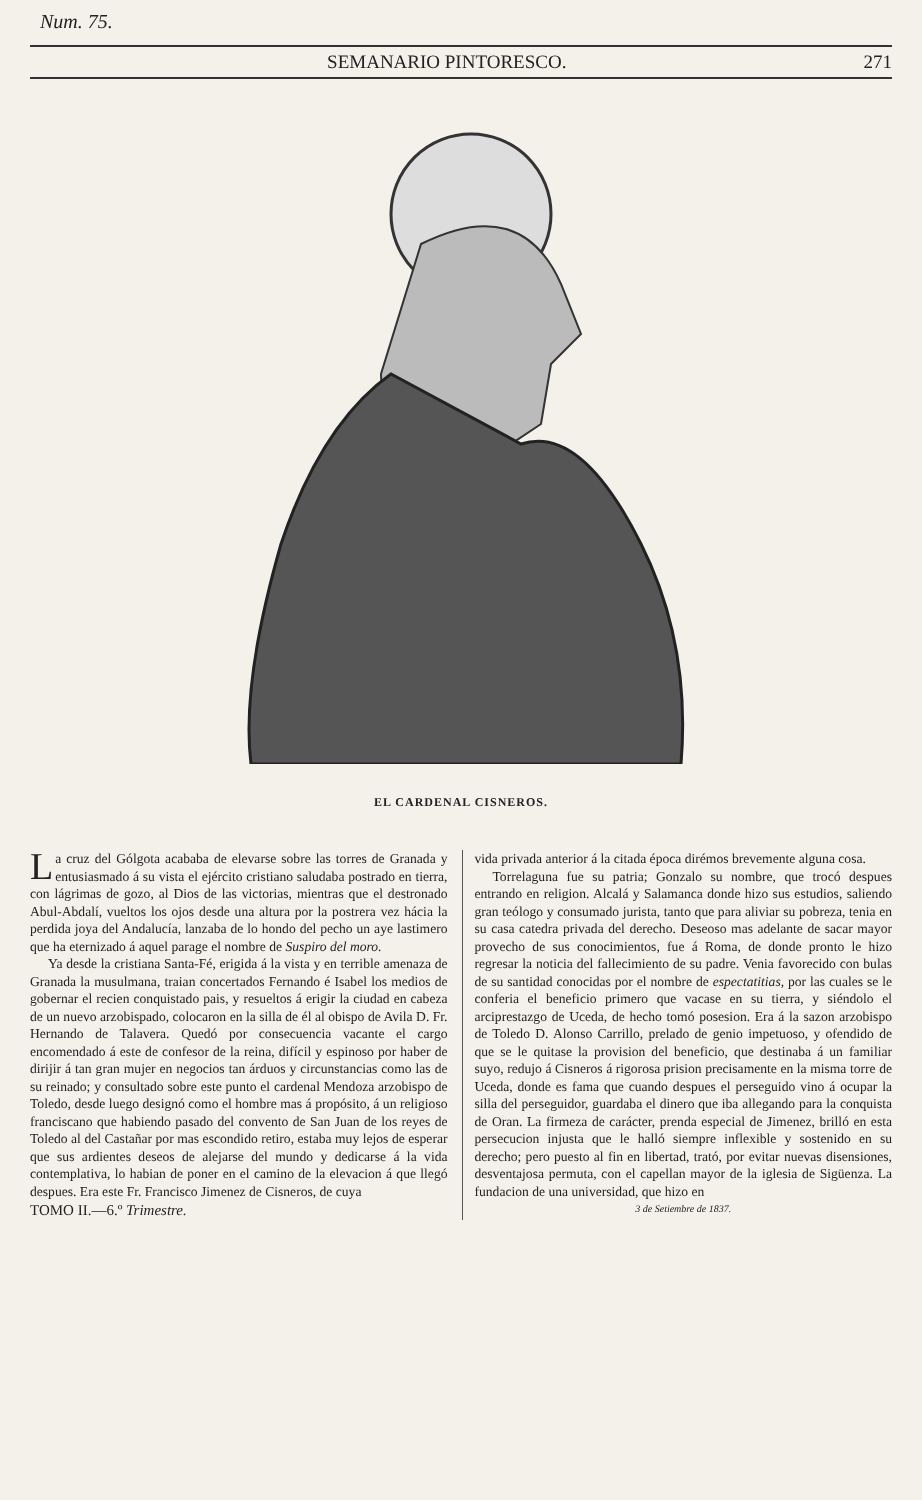Num. 75.
SEMANARIO PINTORESCO. 271
EL CARDENAL CISNEROS.
La cruz del Gólgota acababa de elevarse sobre las torres de Granada y entusiasmado á su vista el ejército cristiano saludaba postrado en tierra, con lágrimas de gozo, al Dios de las victorias, mientras que el destronado Abul-Abdalí, vueltos los ojos desde una altura por la postrera vez hácia la perdida joya del Andalucía, lanzaba de lo hondo del pecho un aye lastimero que ha eternizado á aquel parage el nombre de Suspiro del moro.
Ya desde la cristiana Santa-Fé, erigida á la vista y en terrible amenaza de Granada la musulmana, traian concertados Fernando é Isabel los medios de gobernar el recien conquistado pais, y resueltos á erigir la ciudad en cabeza de un nuevo arzobispado, colocaron en la silla de él al obispo de Avila D. Fr. Hernando de Talavera. Quedó por consecuencia vacante el cargo encomendado á este de confesor de la reina, difícil y espinoso por haber de dirijir á tan gran mujer en negocios tan árduos y circunstancias como las de su reinado; y consultado sobre este punto el cardenal Mendoza arzobispo de Toledo, desde luego designó como el hombre mas á propósito, á un religioso franciscano que habiendo pasado del convento de San Juan de los reyes de Toledo al del Castañar por mas escondido retiro, estaba muy lejos de esperar que sus ardientes deseos de alejarse del mundo y dedicarse á la vida contemplativa, lo habian de poner en el camino de la elevacion á que llegó despues. Era este Fr. Francisco Jimenez de Cisneros, de cuya
TOMO II.—6.º Trimestre.
vida privada anterior á la citada época dirémos brevemente alguna cosa.
Torrelaguna fue su patria; Gonzalo su nombre, que trocó despues entrando en religion. Alcalá y Salamanca donde hizo sus estudios, saliendo gran teólogo y consumado jurista, tanto que para aliviar su pobreza, tenia en su casa catedra privada del derecho. Deseoso mas adelante de sacar mayor provecho de sus conocimientos, fue á Roma, de donde pronto le hizo regresar la noticia del fallecimiento de su padre. Venia favorecido con bulas de su santidad conocidas por el nombre de espectatitias, por las cuales se le conferia el beneficio primero que vacase en su tierra, y siéndolo el arciprestazgo de Uceda, de hecho tomó posesion. Era á la sazon arzobispo de Toledo D. Alonso Carrillo, prelado de genio impetuoso, y ofendido de que se le quitase la provision del beneficio, que destinaba á un familiar suyo, redujo á Cisneros á rigorosa prision precisamente en la misma torre de Uceda, donde es fama que cuando despues el perseguido vino á ocupar la silla del perseguidor, guardaba el dinero que iba allegando para la conquista de Oran. La firmeza de carácter, prenda especial de Jimenez, brilló en esta persecucion injusta que le halló siempre inflexible y sostenido en su derecho; pero puesto al fin en libertad, trató, por evitar nuevas disensiones, desventajosa permuta, con el capellan mayor de la iglesia de Sigüenza. La fundacion de una universidad, que hizo en
3 de Setiembre de 1837.